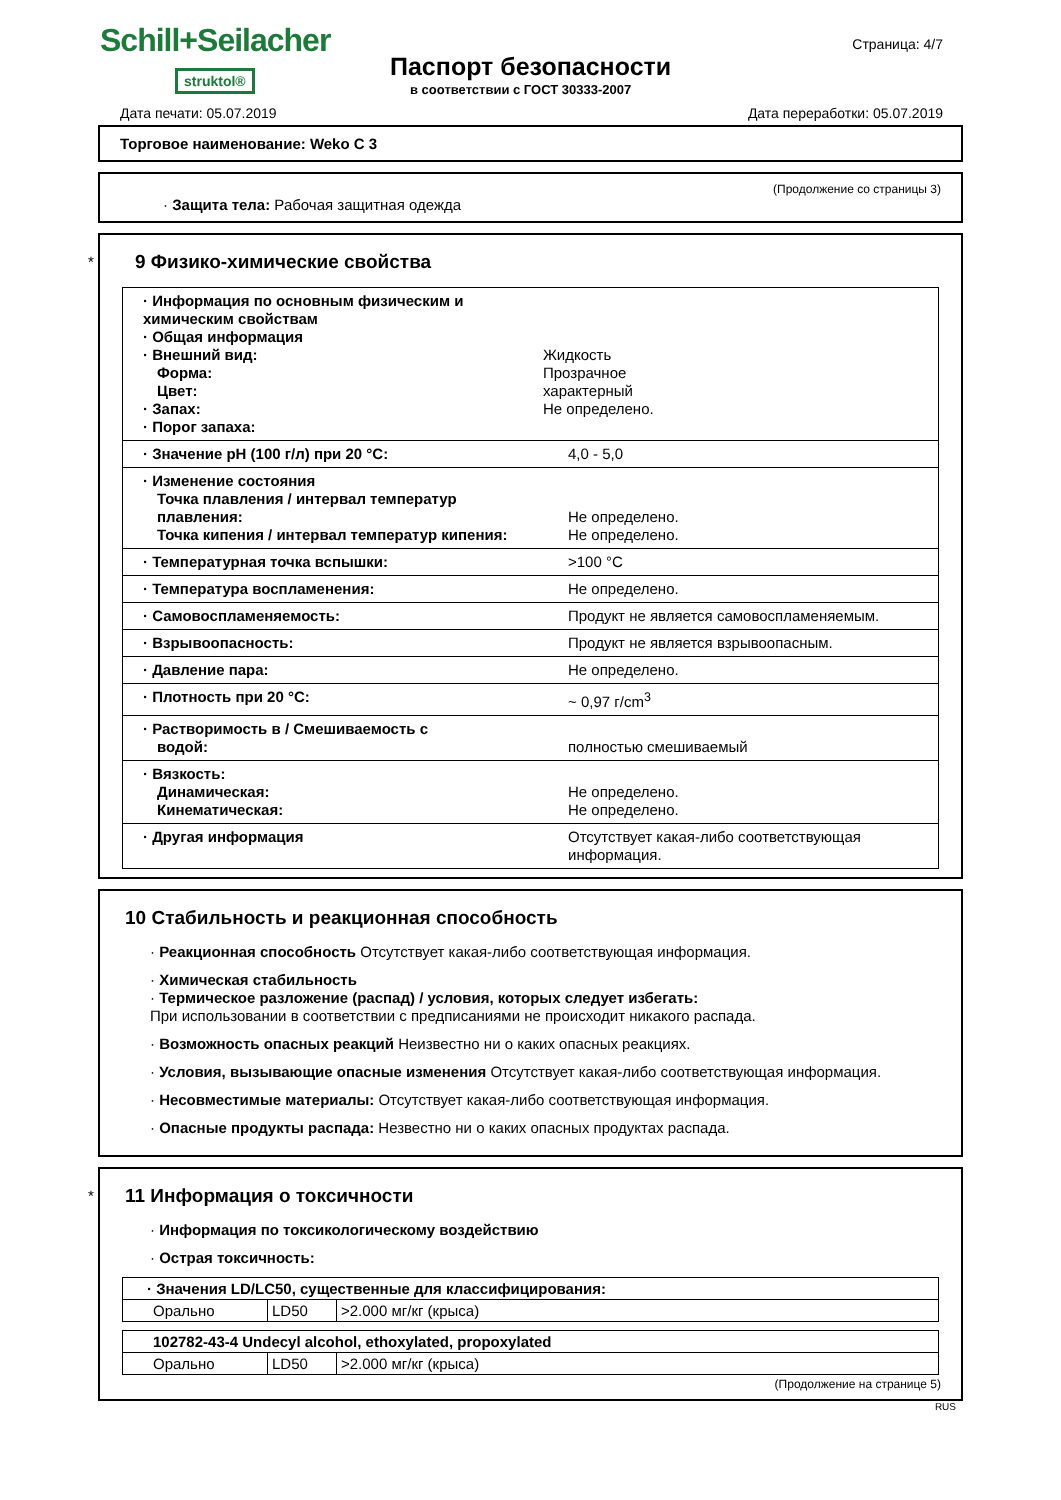Schill+Seilacher
struktol® Паспорт безопасности
в соответствии с ГОСТ 30333-2007
Страница: 4/7
Дата печати: 05.07.2019 Дата переработки: 05.07.2019
Торговое наименование: Weko C 3
(Продолжение со страницы 3)
· Защита тела: Рабочая защитная одежда
*
9 Физико-химические свойства
· Информация по основным физическим и химическим свойствам
· Общая информация
· Внешний вид:
Форма:
Цвет:
· Запах:
· Порог запаха:
Жидкость
Прозрачное
характерный
Не определено.
· Значение pH (100 г/л) при 20 °C: 4,0 - 5,0
· Изменение состояния
Точка плавления / интервал температур
плавления:
Точка кипения / интервал температур кипения:
Не определено.
Не определено.
· Температурная точка вспышки: >100 °C
· Температура воспламенения: Не определено.
· Самовоспламеняемость: Продукт не является самовоспламеняемым.
· Взрывоопасность: Продукт не является взрывоопасным.
· Давление пара: Не определено.
· Плотность при 20 °C: ~ 0,97 г/cm<sup>3</sup>
· Растворимость в / Смешиваемость с
водой:
полностью смешиваемый
· Вязкость:
Динамическая:
Кинематическая:
Не определено.
Не определено.
· Другая информация Отсутствует какая-либо соответствующая информация.
10 Стабильность и реакционная способность
· Реакционная способность Отсутствует какая-либо соответствующая информация.
· Химическая стабильность
· Термическое разложение (распад) / условия, которых следует избегать:
При использовании в соответствии с предписаниями не происходит никакого распада.
· Возможность опасных реакций Неизвестно ни о каких опасных реакциях.
· Условия, вызывающие опасные изменения Отсутствует какая-либо соответствующая информация.
· Несовместимые материалы: Отсутствует какая-либо соответствующая информация.
· Опасные продукты распада: Незвестно ни о каких опасных продуктах распада.
*
11 Информация о токсичности
· Информация по токсикологическому воздействию
· Острая токсичность:
| · Значения LD/LC50, существенные для классифицирования: | | |
| Орально | LD50 | >2.000 мг/кг (крыса) |
| 102782-43-4 Undecyl alcohol, ethoxylated, propoxylated | | |
| Орально | LD50 | >2.000 мг/кг (крыса) |
(Продолжение на странице 5)
RUS